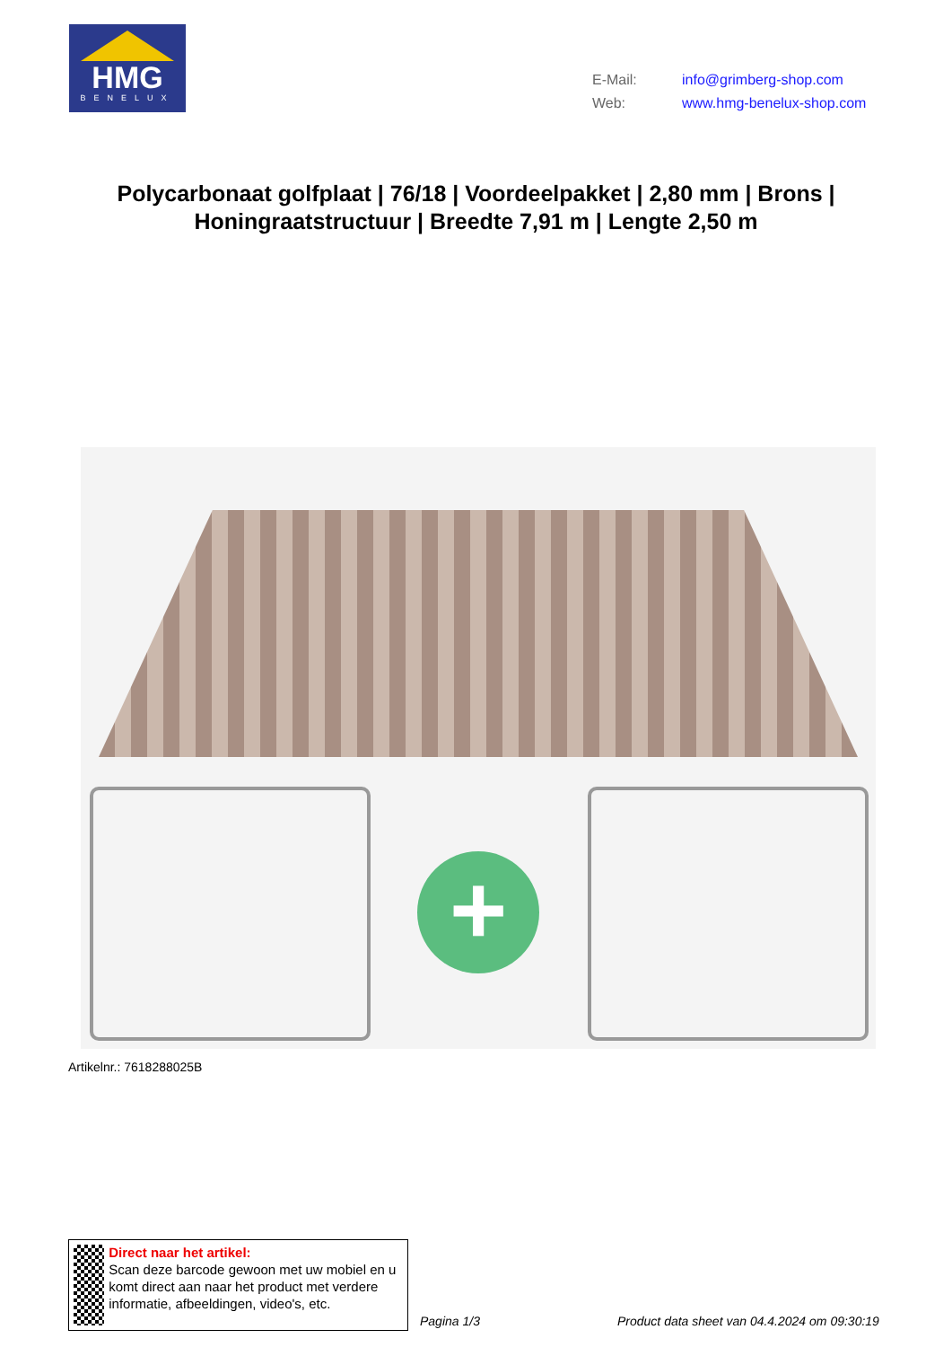HMG
BENELUX
E-Mail: info@grimberg-shop.com
Web: www.hmg-benelux-shop.com
Polycarbonaat golfplaat | 76/18 | Voordeelpakket | 2,80 mm | Brons | Honingraatstructuur | Breedte 7,91 m | Lengte 2,50 m
+
Artikelnr.: 7618288025B
Direct naar het artikel:
Scan deze barcode gewoon met uw mobiel en u komt direct aan naar het product met verdere informatie, afbeeldingen, video's, etc.
Pagina 1/3
Product data sheet van 04.4.2024 om 09:30:19